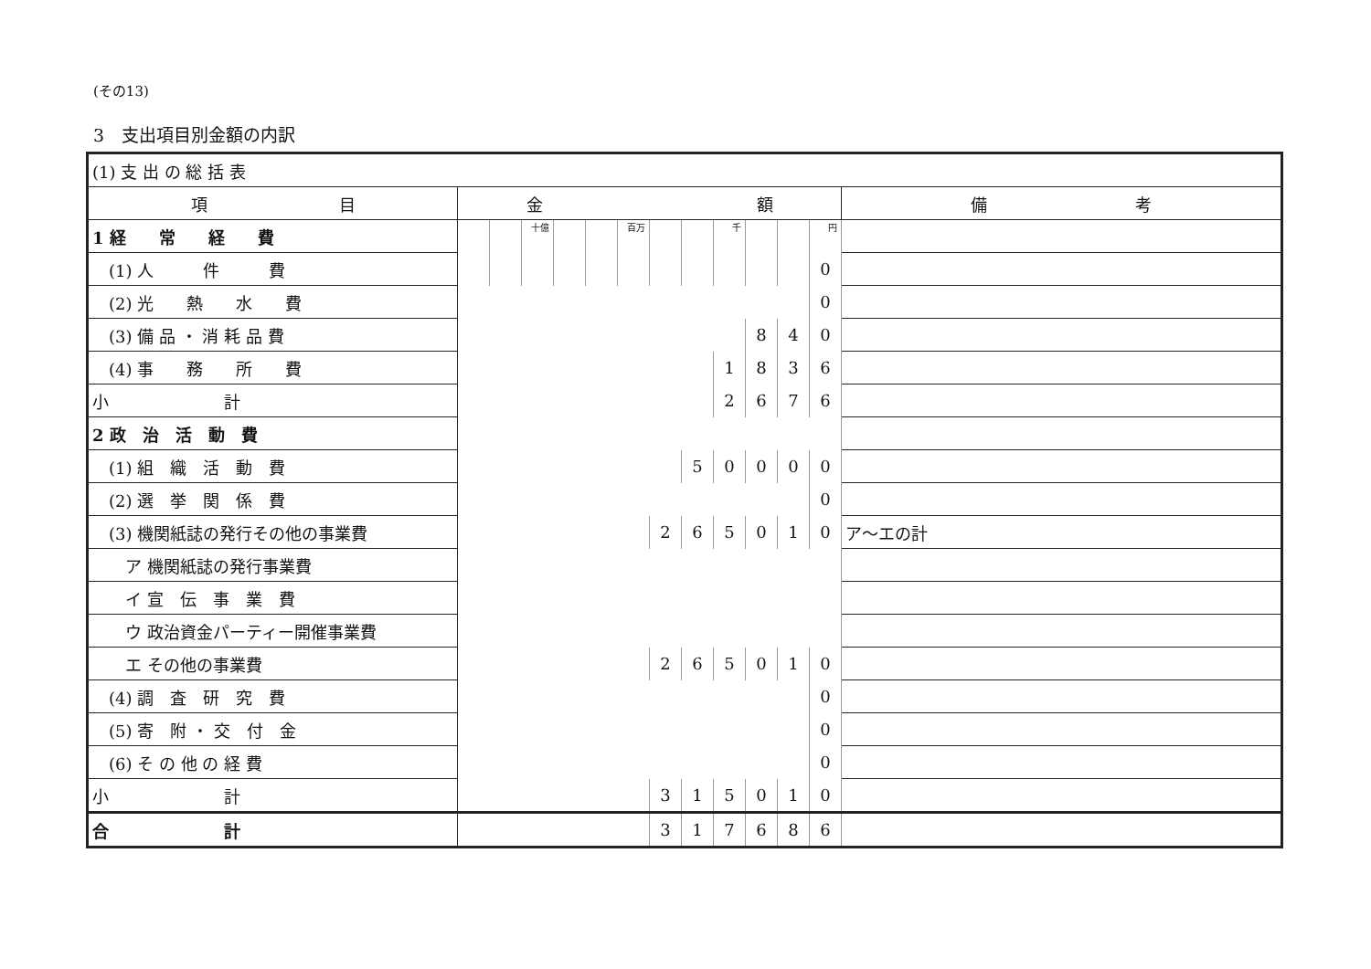(その13)
3　支出項目別金額の内訳
| (1) 支 出 の 総 括 表 | | | | | | | | | | | | | |
| 項 目 | 金 額 | | | | | | | | | | | | 備 考 |
| 1 経 常 経 費 | | | 十億 | | | 百万 | | | 千 | | | 円 | |
| (1) 人 件 費 | | | | | | | | | | | | 0 | |
| (2) 光 熱 水 費 | | | | | | | | | | | | 0 | |
| (3) 備 品 ・ 消 耗 品 費 | | | | | | | | | | 8 | 4 | 0 | |
| (4) 事 務 所 費 | | | | | | | | | 1 | 8 | 3 | 6 | |
| 小 計 | | | | | | | | | 2 | 6 | 7 | 6 | |
| 2 政 治 活 動 費 | | | | | | | | | | | | | |
| (1) 組 織 活 動 費 | | | | | | | | 5 | 0 | 0 | 0 | 0 | |
| (2) 選 挙 関 係 費 | | | | | | | | | | | | 0 | |
| (3) 機関紙誌の発行その他の事業費 | | | | | | | 2 | 6 | 5 | 0 | 1 | 0 | ア～エの計 |
| ア 機関紙誌の発行事業費 | | | | | | | | | | | | | |
| イ 宣 伝 事 業 費 | | | | | | | | | | | | | |
| ウ 政治資金パーティー開催事業費 | | | | | | | | | | | | | |
| エ その他の事業費 | | | | | | | 2 | 6 | 5 | 0 | 1 | 0 | |
| (4) 調 査 研 究 費 | | | | | | | | | | | | 0 | |
| (5) 寄 附 ・ 交 付 金 | | | | | | | | | | | | 0 | |
| (6) そ の 他 の 経 費 | | | | | | | | | | | | 0 | |
| 小 計 | | | | | | | 3 | 1 | 5 | 0 | 1 | 0 | |
| 合 計 | | | | | | | 3 | 1 | 7 | 6 | 8 | 6 | |